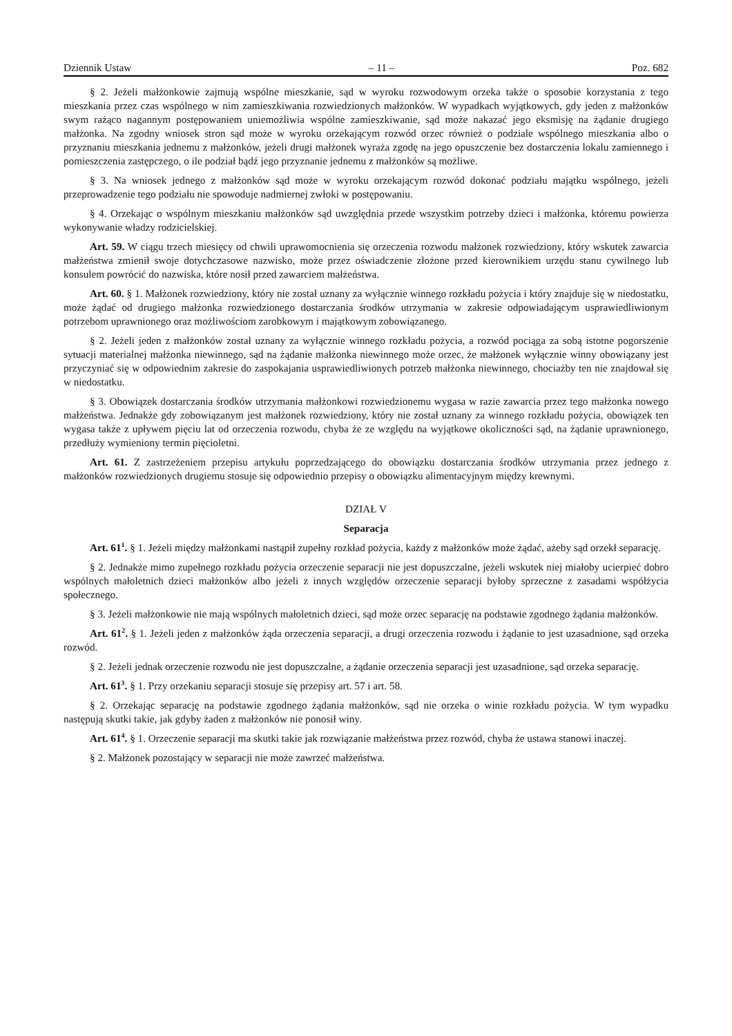Dziennik Ustaw – 11 – Poz. 682
§ 2. Jeżeli małżonkowie zajmują wspólne mieszkanie, sąd w wyroku rozwodowym orzeka także o sposobie korzystania z tego mieszkania przez czas wspólnego w nim zamieszkiwania rozwiedzionych małżonków. W wypadkach wyjątkowych, gdy jeden z małżonków swym rażąco nagannym postępowaniem uniemożliwia wspólne zamieszkiwanie, sąd może nakazać jego eksmisję na żądanie drugiego małżonka. Na zgodny wniosek stron sąd może w wyroku orzekającym rozwód orzec również o podziale wspólnego mieszkania albo o przyznaniu mieszkania jednemu z małżonków, jeżeli drugi małżonek wyraża zgodę na jego opuszczenie bez dostarczenia lokalu zamiennego i pomieszczenia zastępczego, o ile podział bądź jego przyznanie jednemu z małżonków są możliwe.
§ 3. Na wniosek jednego z małżonków sąd może w wyroku orzekającym rozwód dokonać podziału majątku wspólnego, jeżeli przeprowadzenie tego podziału nie spowoduje nadmiernej zwłoki w postępowaniu.
§ 4. Orzekając o wspólnym mieszkaniu małżonków sąd uwzględnia przede wszystkim potrzeby dzieci i małżonka, któremu powierza wykonywanie władzy rodzicielskiej.
Art. 59. W ciągu trzech miesięcy od chwili uprawomocnienia się orzeczenia rozwodu małżonek rozwiedziony, który wskutek zawarcia małżeństwa zmienił swoje dotychczasowe nazwisko, może przez oświadczenie złożone przed kierownikiem urzędu stanu cywilnego lub konsulem powrócić do nazwiska, które nosił przed zawarciem małżeństwa.
Art. 60. § 1. Małżonek rozwiedziony, który nie został uznany za wyłącznie winnego rozkładu pożycia i który znajduje się w niedostatku, może żądać od drugiego małżonka rozwiedzionego dostarczania środków utrzymania w zakresie odpowiadającym usprawiedliwionym potrzebom uprawnionego oraz możliwościom zarobkowym i majątkowym zobowiązanego.
§ 2. Jeżeli jeden z małżonków został uznany za wyłącznie winnego rozkładu pożycia, a rozwód pociąga za sobą istotne pogorszenie sytuacji materialnej małżonka niewinnego, sąd na żądanie małżonka niewinnego może orzec, że małżonek wyłącznie winny obowiązany jest przyczyniać się w odpowiednim zakresie do zaspokajania usprawiedliwionych potrzeb małżonka niewinnego, chociażby ten nie znajdował się w niedostatku.
§ 3. Obowiązek dostarczania środków utrzymania małżonkowi rozwiedzionemu wygasa w razie zawarcia przez tego małżonka nowego małżeństwa. Jednakże gdy zobowiązanym jest małżonek rozwiedziony, który nie został uznany za winnego rozkładu pożycia, obowiązek ten wygasa także z upływem pięciu lat od orzeczenia rozwodu, chyba że ze względu na wyjątkowe okoliczności sąd, na żądanie uprawnionego, przedłuży wymieniony termin pięcioletni.
Art. 61. Z zastrzeżeniem przepisu artykułu poprzedzającego do obowiązku dostarczania środków utrzymania przez jednego z małżonków rozwiedzionych drugiemu stosuje się odpowiednio przepisy o obowiązku alimentacyjnym między krewnymi.
DZIAŁ V
Separacja
Art. 61<sup>1</sup>. § 1. Jeżeli między małżonkami nastąpił zupełny rozkład pożycia, każdy z małżonków może żądać, ażeby sąd orzekł separację.
§ 2. Jednakże mimo zupełnego rozkładu pożycia orzeczenie separacji nie jest dopuszczalne, jeżeli wskutek niej miałoby ucierpieć dobro wspólnych małoletnich dzieci małżonków albo jeżeli z innych względów orzeczenie separacji byłoby sprzeczne z zasadami współżycia społecznego.
§ 3. Jeżeli małżonkowie nie mają wspólnych małoletnich dzieci, sąd może orzec separację na podstawie zgodnego żądania małżonków.
Art. 61<sup>2</sup>. § 1. Jeżeli jeden z małżonków żąda orzeczenia separacji, a drugi orzeczenia rozwodu i żądanie to jest uzasadnione, sąd orzeka rozwód.
§ 2. Jeżeli jednak orzeczenie rozwodu nie jest dopuszczalne, a żądanie orzeczenia separacji jest uzasadnione, sąd orzeka separację.
Art. 61<sup>3</sup>. § 1. Przy orzekaniu separacji stosuje się przepisy art. 57 i art. 58.
§ 2. Orzekając separację na podstawie zgodnego żądania małżonków, sąd nie orzeka o winie rozkładu pożycia. W tym wypadku następują skutki takie, jak gdyby żaden z małżonków nie ponosił winy.
Art. 61<sup>4</sup>. § 1. Orzeczenie separacji ma skutki takie jak rozwiązanie małżeństwa przez rozwód, chyba że ustawa stanowi inaczej.
§ 2. Małżonek pozostający w separacji nie może zawrzeć małżeństwa.